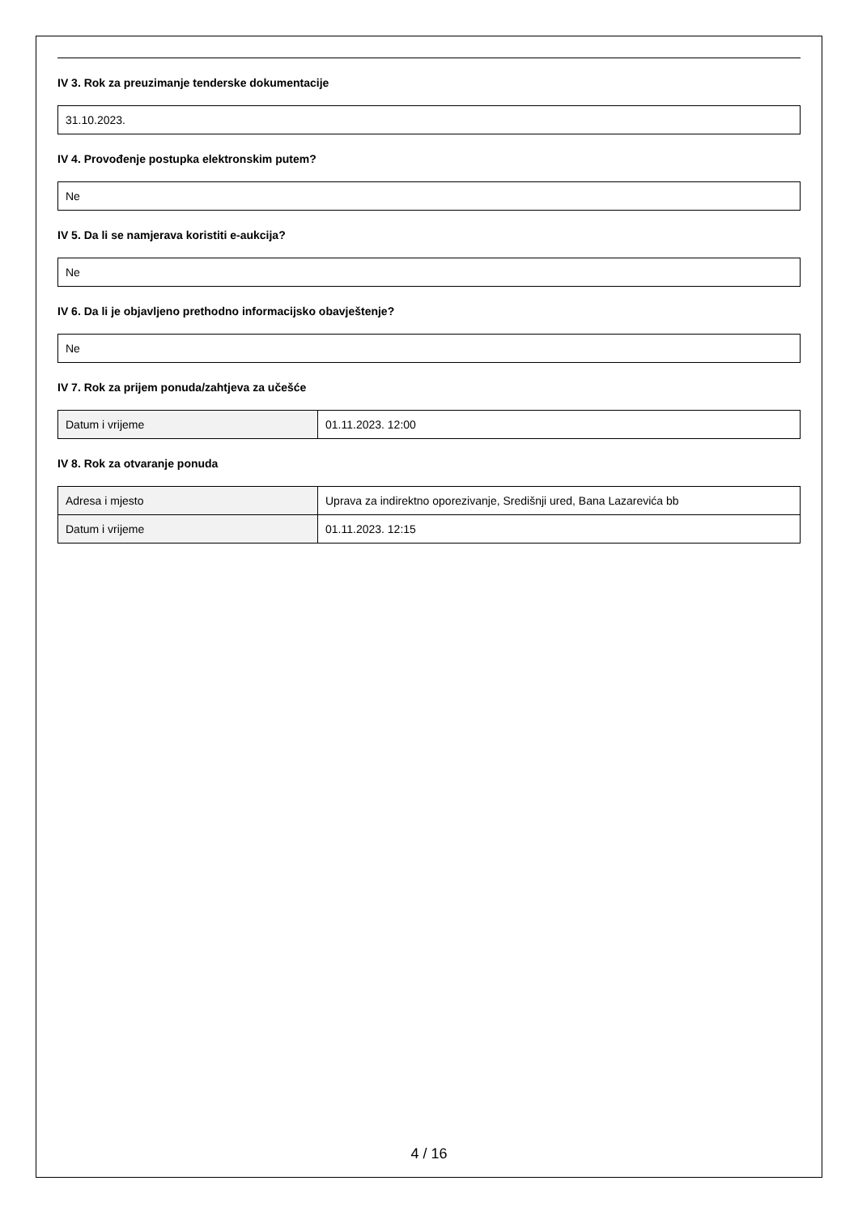IV 3. Rok za preuzimanje tenderske dokumentacije
31.10.2023.
IV 4. Provođenje postupka elektronskim putem?
Ne
IV 5. Da li se namjerava koristiti e-aukcija?
Ne
IV 6. Da li je objavljeno prethodno informacijsko obavještenje?
Ne
IV 7. Rok za prijem ponuda/zahtjeva za učešće
| Datum i vrijeme | 01.11.2023. 12:00 |
IV 8. Rok za otvaranje ponuda
| Adresa i mjesto | Uprava za indirektno oporezivanje, Središnji ured, Bana Lazarevića bb |
| Datum i vrijeme | 01.11.2023. 12:15 |
4 / 16